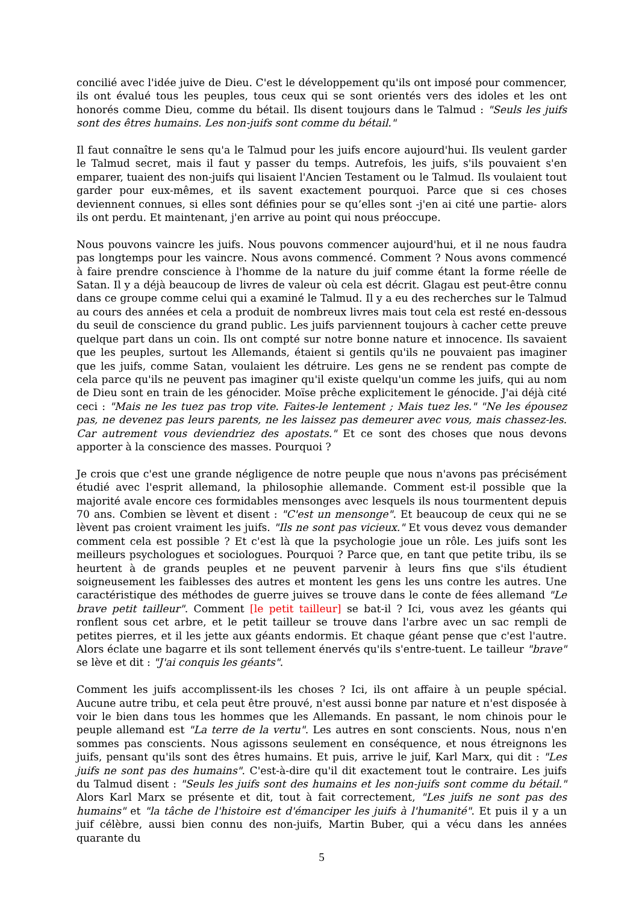concilié avec l'idée juive de Dieu. C'est le développement qu'ils ont imposé pour commencer, ils ont évalué tous les peuples, tous ceux qui se sont orientés vers des idoles et les ont honorés comme Dieu, comme du bétail. Ils disent toujours dans le Talmud : "Seuls les juifs sont des êtres humains. Les non-juifs sont comme du bétail."
Il faut connaître le sens qu'a le Talmud pour les juifs encore aujourd'hui. Ils veulent garder le Talmud secret, mais il faut y passer du temps. Autrefois, les juifs, s'ils pouvaient s'en emparer, tuaient des non-juifs qui lisaient l'Ancien Testament ou le Talmud. Ils voulaient tout garder pour eux-mêmes, et ils savent exactement pourquoi. Parce que si ces choses deviennent connues, si elles sont définies pour se qu’elles sont -j'en ai cité une partie- alors ils ont perdu. Et maintenant, j'en arrive au point qui nous préoccupe.
Nous pouvons vaincre les juifs. Nous pouvons commencer aujourd'hui, et il ne nous faudra pas longtemps pour les vaincre. Nous avons commencé. Comment ? Nous avons commencé à faire prendre conscience à l'homme de la nature du juif comme étant la forme réelle de Satan. Il y a déjà beaucoup de livres de valeur où cela est décrit. Glagau est peut-être connu dans ce groupe comme celui qui a examiné le Talmud. Il y a eu des recherches sur le Talmud au cours des années et cela a produit de nombreux livres mais tout cela est resté en-dessous du seuil de conscience du grand public. Les juifs parviennent toujours à cacher cette preuve quelque part dans un coin. Ils ont compté sur notre bonne nature et innocence. Ils savaient que les peuples, surtout les Allemands, étaient si gentils qu'ils ne pouvaient pas imaginer que les juifs, comme Satan, voulaient les détruire. Les gens ne se rendent pas compte de cela parce qu'ils ne peuvent pas imaginer qu'il existe quelqu'un comme les juifs, qui au nom de Dieu sont en train de les génocider. Moïse prêche explicitement le génocide. J'ai déjà cité ceci : "Mais ne les tuez pas trop vite. Faites-le lentement ; Mais tuez les." "Ne les épousez pas, ne devenez pas leurs parents, ne les laissez pas demeurer avec vous, mais chassez-les. Car autrement vous deviendriez des apostats." Et ce sont des choses que nous devons apporter à la conscience des masses. Pourquoi ?
Je crois que c'est une grande négligence de notre peuple que nous n'avons pas précisément étudié avec l'esprit allemand, la philosophie allemande. Comment est-il possible que la majorité avale encore ces formidables mensonges avec lesquels ils nous tourmentent depuis 70 ans. Combien se lèvent et disent : "C'est un mensonge". Et beaucoup de ceux qui ne se lèvent pas croient vraiment les juifs. "Ils ne sont pas vicieux." Et vous devez vous demander comment cela est possible ? Et c'est là que la psychologie joue un rôle. Les juifs sont les meilleurs psychologues et sociologues. Pourquoi ? Parce que, en tant que petite tribu, ils se heurtent à de grands peuples et ne peuvent parvenir à leurs fins que s'ils étudient soigneusement les faiblesses des autres et montent les gens les uns contre les autres. Une caractéristique des méthodes de guerre juives se trouve dans le conte de fées allemand "Le brave petit tailleur". Comment [le petit tailleur] se bat-il ? Ici, vous avez les géants qui ronflent sous cet arbre, et le petit tailleur se trouve dans l'arbre avec un sac rempli de petites pierres, et il les jette aux géants endormis. Et chaque géant pense que c'est l'autre. Alors éclate une bagarre et ils sont tellement énervés qu'ils s'entre-tuent. Le tailleur "brave" se lève et dit : "J'ai conquis les géants".
Comment les juifs accomplissent-ils les choses ? Ici, ils ont affaire à un peuple spécial. Aucune autre tribu, et cela peut être prouvé, n'est aussi bonne par nature et n'est disposée à voir le bien dans tous les hommes que les Allemands. En passant, le nom chinois pour le peuple allemand est "La terre de la vertu". Les autres en sont conscients. Nous, nous n'en sommes pas conscients. Nous agissons seulement en conséquence, et nous étreignons les juifs, pensant qu'ils sont des êtres humains. Et puis, arrive le juif, Karl Marx, qui dit : "Les juifs ne sont pas des humains". C'est-à-dire qu'il dit exactement tout le contraire. Les juifs du Talmud disent : "Seuls les juifs sont des humains et les non-juifs sont comme du bétail." Alors Karl Marx se présente et dit, tout à fait correctement, "Les juifs ne sont pas des humains" et "la tâche de l'histoire est d'émanciper les juifs à l'humanité". Et puis il y a un juif célèbre, aussi bien connu des non-juifs, Martin Buber, qui a vécu dans les années quarante du
5